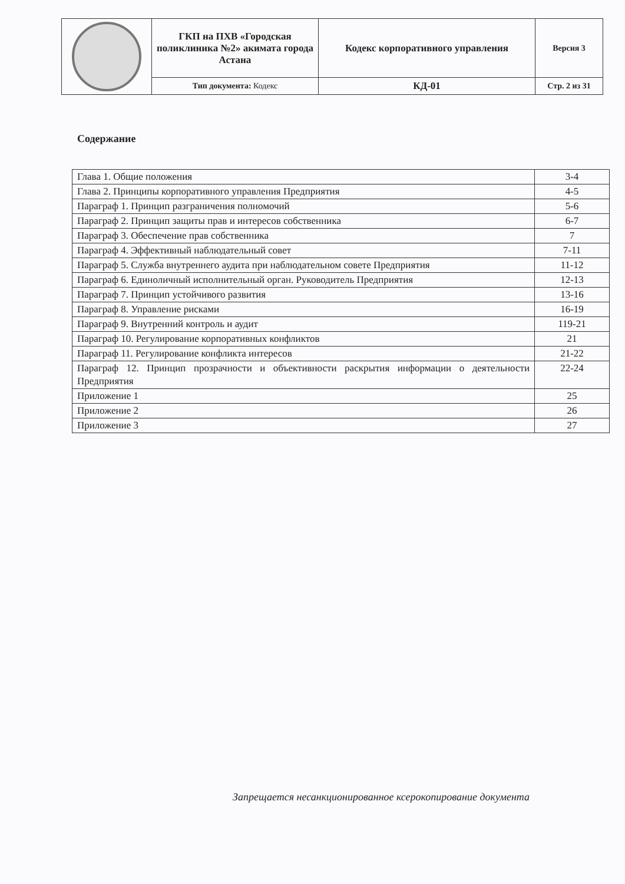| | ГКП на ПХВ «Городская поликлиника №2» акимата города Астана | Кодекс корпоративного управления | Версия 3 |
| | Тип документа: Кодекс | КД-01 | Стр. 2 из 31 |
Содержание
| Глава 1. Общие положения | 3-4 |
| Глава 2. Принципы корпоративного управления Предприятия | 4-5 |
| Параграф 1. Принцип разграничения полномочий | 5-6 |
| Параграф 2. Принцип защиты прав и интересов собственника | 6-7 |
| Параграф 3. Обеспечение прав собственника | 7 |
| Параграф 4. Эффективный наблюдательный совет | 7-11 |
| Параграф 5. Служба внутреннего аудита при наблюдательном совете Предприятия | 11-12 |
| Параграф 6. Единоличный исполнительный орган. Руководитель Предприятия | 12-13 |
| Параграф 7. Принцип устойчивого развития | 13-16 |
| Параграф 8. Управление рисками | 16-19 |
| Параграф 9. Внутренний контроль и аудит | 119-21 |
| Параграф 10. Регулирование корпоративных конфликтов | 21 |
| Параграф 11. Регулирование конфликта интересов | 21-22 |
| Параграф 12. Принцип прозрачности и объективности раскрытия информации о деятельности Предприятия | 22-24 |
| Приложение 1 | 25 |
| Приложение 2 | 26 |
| Приложение 3 | 27 |
Запрещается несанкционированное ксерокопирование документа